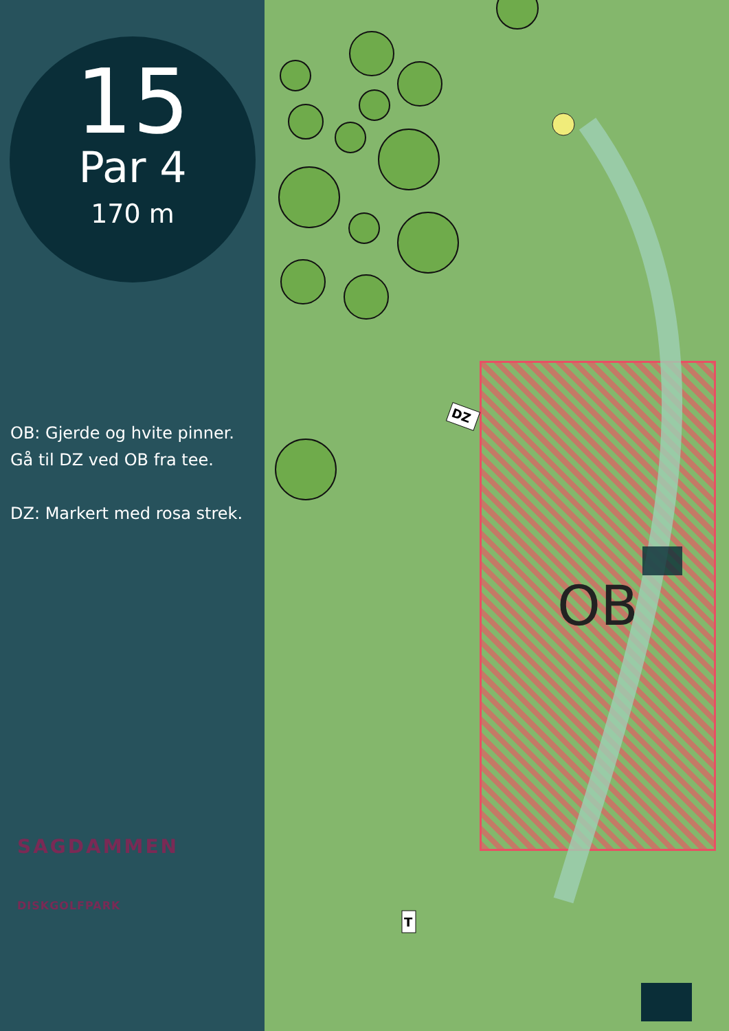15
Par 4
170 m
OB: Gjerde og hvite pinner.
Gå til DZ ved OB fra tee.
DZ: Markert med rosa strek.
SAGDAMMEN
DISKGOLFPARK
OB
DZ
T